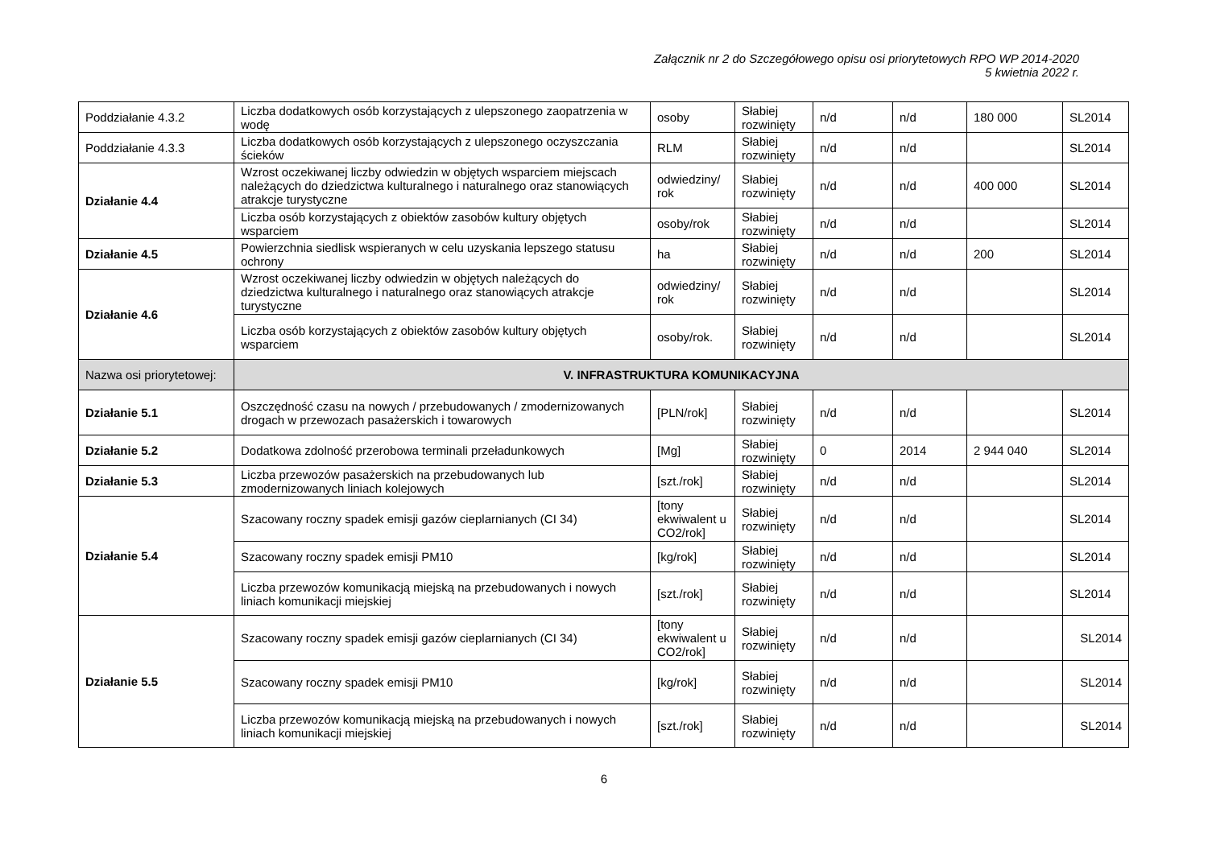Załącznik nr 2 do Szczegółowego opisu osi priorytetowych RPO WP 2014-2020
5 kwietnia 2022 r.
| Poddziałanie 4.3.2 | Liczba dodatkowych osób korzystających z ulepszonego zaopatrzenia w wodę | osoby | Słabiej rozwinięty | n/d | n/d | 180 000 | SL2014 |
| Poddziałanie 4.3.3 | Liczba dodatkowych osób korzystających z ulepszonego oczyszczania ścieków | RLM | Słabiej rozwinięty | n/d | n/d | | SL2014 |
| Działanie 4.4 | Wzrost oczekiwanej liczby odwiedzin w objętych wsparciem miejscach należących do dziedzictwa kulturalnego i naturalnego oraz stanowiących atrakcje turystyczne | odwiedziny/ rok | Słabiej rozwinięty | n/d | n/d | 400 000 | SL2014 |
| | Liczba osób korzystających z obiektów zasobów kultury objętych wsparciem | osoby/rok | Słabiej rozwinięty | n/d | n/d | | SL2014 |
| Działanie 4.5 | Powierzchnia siedlisk wspieranych w celu uzyskania lepszego statusu ochrony | ha | Słabiej rozwinięty | n/d | n/d | 200 | SL2014 |
| Działanie 4.6 | Wzrost oczekiwanej liczby odwiedzin w objętych należących do dziedzictwa kulturalnego i naturalnego oraz stanowiących atrakcje turystyczne | odwiedziny/ rok | Słabiej rozwinięty | n/d | n/d | | SL2014 |
| | Liczba osób korzystających z obiektów zasobów kultury objętych wsparciem | osoby/rok. | Słabiej rozwinięty | n/d | n/d | | SL2014 |
| Nazwa osi priorytetowej: | V. INFRASTRUKTURA KOMUNIKACYJNA | | | | | | |
| Działanie 5.1 | Oszczędność czasu na nowych / przebudowanych / zmodernizowanych drogach w przewozach pasażerskich i towarowych | [PLN/rok] | Słabiej rozwinięty | n/d | n/d | | SL2014 |
| Działanie 5.2 | Dodatkowa zdolność przerobowa terminali przeładunkowych | [Mg] | Słabiej rozwinięty | 0 | 2014 | 2 944 040 | SL2014 |
| Działanie 5.3 | Liczba przewozów pasażerskich na przebudowanych lub zmodernizowanych liniach kolejowych | [szt./rok] | Słabiej rozwinięty | n/d | n/d | | SL2014 |
| Działanie 5.4 | Szacowany roczny spadek emisji gazów cieplarnianych (CI 34) | [tony ekwiwalent u CO2/rok] | Słabiej rozwinięty | n/d | n/d | | SL2014 |
| | Szacowany roczny spadek emisji PM10 | [kg/rok] | Słabiej rozwinięty | n/d | n/d | | SL2014 |
| | Liczba przewozów komunikacją miejską na przebudowanych i nowych liniach komunikacji miejskiej | [szt./rok] | Słabiej rozwinięty | n/d | n/d | | SL2014 |
| Działanie 5.5 | Szacowany roczny spadek emisji gazów cieplarnianych (CI 34) | [tony ekwiwalent u CO2/rok] | Słabiej rozwinięty | n/d | n/d | | SL2014 |
| | Szacowany roczny spadek emisji PM10 | [kg/rok] | Słabiej rozwinięty | n/d | n/d | | SL2014 |
| | Liczba przewozów komunikacją miejską na przebudowanych i nowych liniach komunikacji miejskiej | [szt./rok] | Słabiej rozwinięty | n/d | n/d | | SL2014 |
6